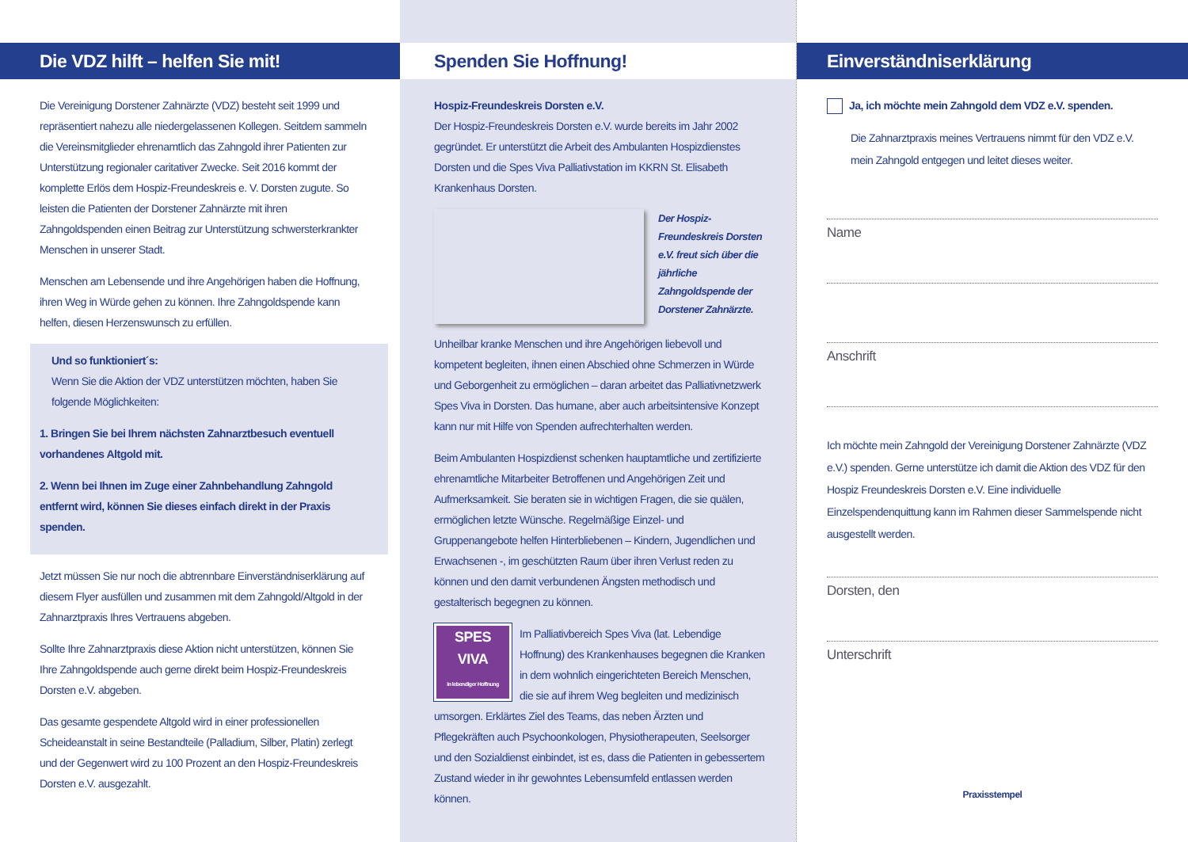Die VDZ hilft – helfen Sie mit!
Die Vereinigung Dorstener Zahnärzte (VDZ) besteht seit 1999 und repräsentiert nahezu alle niedergelassenen Kollegen. Seitdem sammeln die Vereinsmitglieder ehrenamtlich das Zahngold ihrer Patienten zur Unterstützung regionaler caritativer Zwecke. Seit 2016 kommt der komplette Erlös dem Hospiz-Freundeskreis e. V. Dorsten zugute. So leisten die Patienten der Dorstener Zahnärzte mit ihren Zahngoldspenden einen Beitrag zur Unterstützung schwersterkrankter Menschen in unserer Stadt.
Menschen am Lebensende und ihre Angehörigen haben die Hoffnung, ihren Weg in Würde gehen zu können. Ihre Zahngoldspende kann helfen, diesen Herzenswunsch zu erfüllen.
Und so funktioniert´s:
Wenn Sie die Aktion der VDZ unterstützen möchten, haben Sie folgende Möglichkeiten:
1. Bringen Sie bei Ihrem nächsten Zahnarztbesuch eventuell vorhandenes Altgold mit.
2. Wenn bei Ihnen im Zuge einer Zahnbehandlung Zahngold entfernt wird, können Sie dieses einfach direkt in der Praxis spenden.
Jetzt müssen Sie nur noch die abtrennbare Einverständniserklärung auf diesem Flyer ausfüllen und zusammen mit dem Zahngold/Altgold in der Zahnarztpraxis Ihres Vertrauens abgeben.
Sollte Ihre Zahnarztpraxis diese Aktion nicht unterstützen, können Sie Ihre Zahngoldspende auch gerne direkt beim Hospiz-Freundeskreis Dorsten e.V. abgeben.
Das gesamte gespendete Altgold wird in einer professionellen Scheideanstalt in seine Bestandteile (Palladium, Silber, Platin) zerlegt und der Gegenwert wird zu 100 Prozent an den Hospiz-Freundeskreis Dorsten e.V. ausgezahlt.
Spenden Sie Hoffnung!
Hospiz-Freundeskreis Dorsten e.V.
Der Hospiz-Freundeskreis Dorsten e.V. wurde bereits im Jahr 2002 gegründet. Er unterstützt die Arbeit des Ambulanten Hospizdienstes Dorsten und die Spes Viva Palliativstation im KKRN St. Elisabeth Krankenhaus Dorsten.
Der Hospiz-Freundeskreis Dorsten e.V. freut sich über die jährliche Zahngoldspende der Dorstener Zahnärzte.
Unheilbar kranke Menschen und ihre Angehörigen liebevoll und kompetent begleiten, ihnen einen Abschied ohne Schmerzen in Würde und Geborgenheit zu ermöglichen – daran arbeitet das Palliativnetzwerk Spes Viva in Dorsten. Das humane, aber auch arbeitsintensive Konzept kann nur mit Hilfe von Spenden aufrechterhalten werden.
Beim Ambulanten Hospizdienst schenken hauptamtliche und zertifizierte ehrenamtliche Mitarbeiter Betroffenen und Angehörigen Zeit und Aufmerksamkeit. Sie beraten sie in wichtigen Fragen, die sie quälen, ermöglichen letzte Wünsche. Regelmäßige Einzel- und Gruppenangebote helfen Hinterbliebenen – Kindern, Jugendlichen und Erwachsenen -, im geschützten Raum über ihren Verlust reden zu können und den damit verbundenen Ängsten methodisch und gestalterisch begegnen zu können.
SPES
VIVA
in lebendiger Hoffnung
Im Palliativbereich Spes Viva (lat. Lebendige Hoffnung) des Krankenhauses begegnen die Kranken in dem wohnlich eingerichteten Bereich Menschen, die sie auf ihrem Weg begleiten und medizinisch umsorgen. Erklärtes Ziel des Teams, das neben Ärzten und Pflegekräften auch Psychoonkologen, Physiotherapeuten, Seelsorger und den Sozialdienst einbindet, ist es, dass die Patienten in gebessertem Zustand wieder in ihr gewohntes Lebensumfeld entlassen werden können.
Einverständniserklärung
Ja, ich möchte mein Zahngold dem VDZ e.V. spenden.
Die Zahnarztpraxis meines Vertrauens nimmt für den VDZ e.V. mein Zahngold entgegen und leitet dieses weiter.
Name
Anschrift
Ich möchte mein Zahngold der Vereinigung Dorstener Zahnärzte (VDZ e.V.) spenden. Gerne unterstütze ich damit die Aktion des VDZ für den Hospiz Freundeskreis Dorsten e.V. Eine individuelle Einzelspendenquittung kann im Rahmen dieser Sammelspende nicht ausgestellt werden.
Dorsten, den
Unterschrift
Praxisstempel